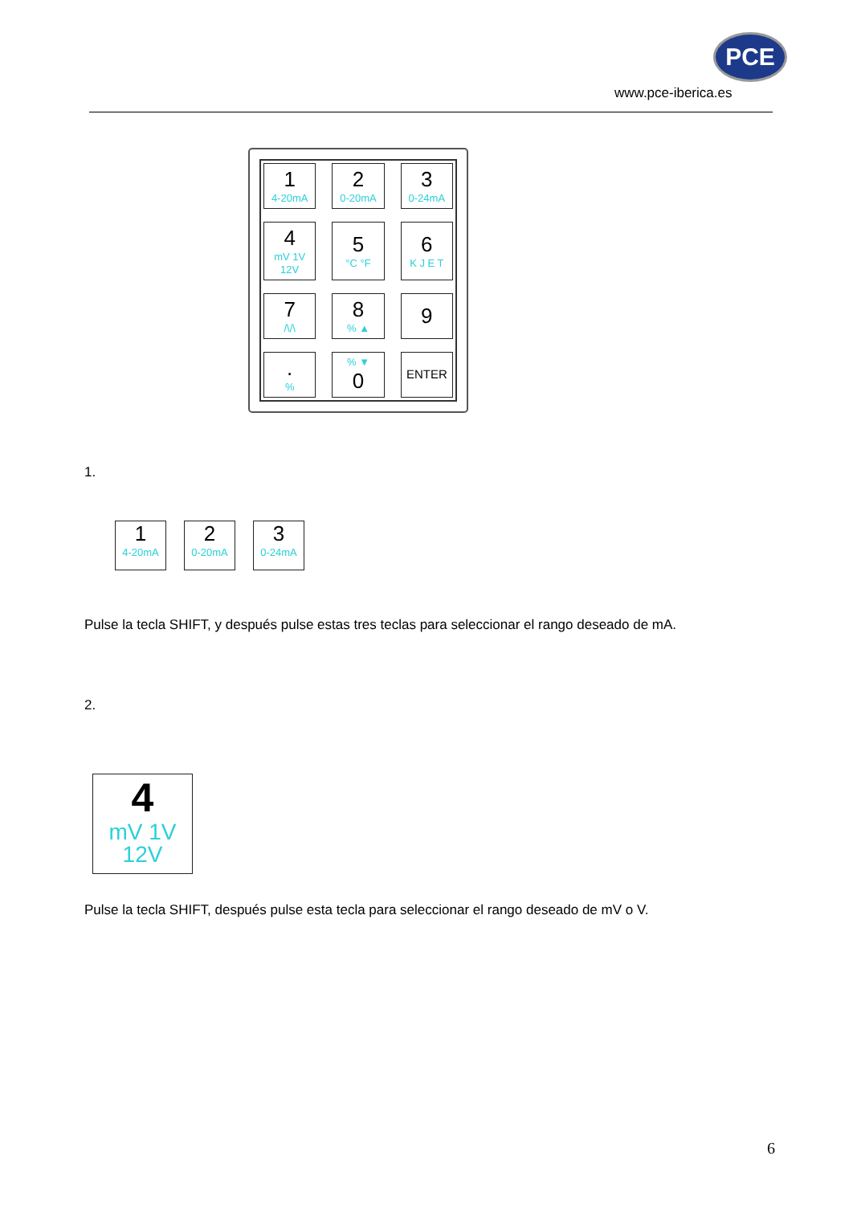PCE
www.pce-iberica.es
1
4-20mA
2
0-20mA
3
0-24mA
4
mV 1V 12V
5
°C °F
6
K J E T
7
/\/\
8% ▲
9
.%
% ▼
0
ENTER
1.
1
4-20mA
2
0-20mA
3
0-24mA
Pulse la tecla SHIFT, y después pulse estas tres teclas para seleccionar el rango deseado de mA.
2.
4
mV 1V
12V
Pulse la tecla SHIFT, después pulse esta tecla para seleccionar el rango deseado de mV o V.
6